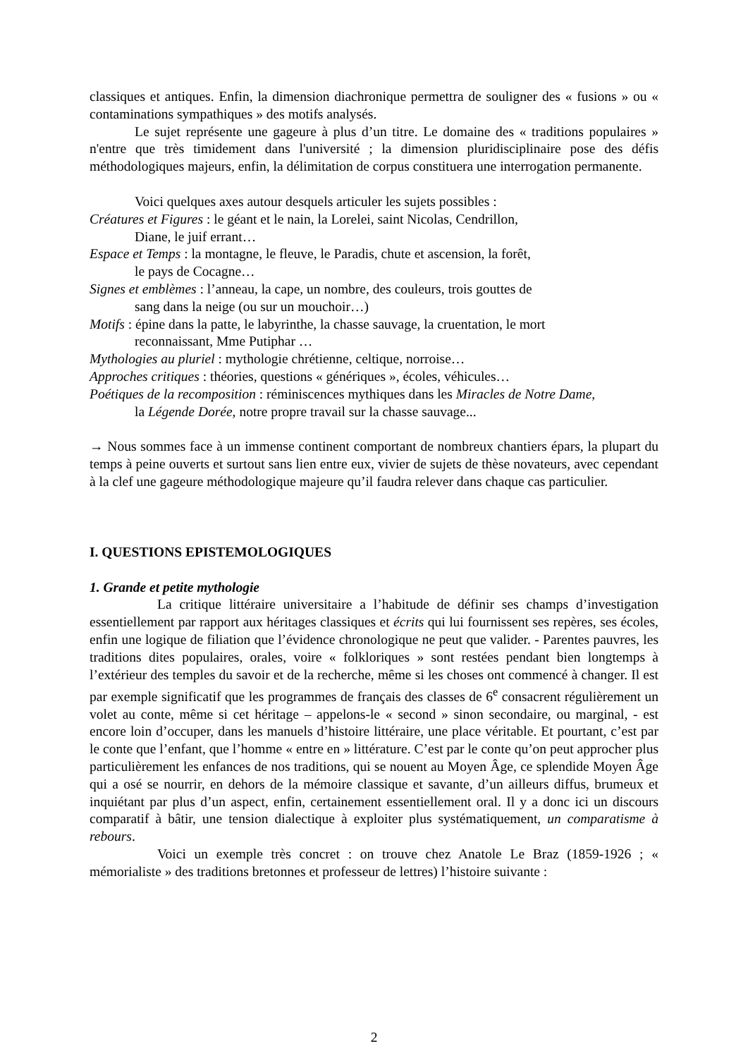classiques et antiques. Enfin, la dimension diachronique permettra de souligner des « fusions » ou « contaminations sympathiques » des motifs analysés.
Le sujet représente une gageure à plus d’un titre. Le domaine des « traditions populaires » n'entre que très timidement dans l'université ; la dimension pluridisciplinaire pose des défis méthodologiques majeurs, enfin, la délimitation de corpus constituera une interrogation permanente.
Voici quelques axes autour desquels articuler les sujets possibles :
Créatures et Figures : le géant et le nain, la Lorelei, saint Nicolas, Cendrillon,
Diane, le juif errant…
Espace et Temps : la montagne, le fleuve, le Paradis, chute et ascension, la forêt,
le pays de Cocagne…
Signes et emblèmes : l’anneau, la cape, un nombre, des couleurs, trois gouttes de
sang dans la neige (ou sur un mouchoir…)
Motifs : épine dans la patte, le labyrinthe, la chasse sauvage, la cruentation, le mort
reconnaissant, Mme Putiphar …
Mythologies au pluriel : mythologie chrétienne, celtique, norroise…
Approches critiques : théories, questions « génériques », écoles, véhicules…
Poétiques de la recomposition : réminiscences mythiques dans les Miracles de Notre Dame,
la Légende Dorée, notre propre travail sur la chasse sauvage...
→ Nous sommes face à un immense continent comportant de nombreux chantiers épars, la plupart du temps à peine ouverts et surtout sans lien entre eux, vivier de sujets de thèse novateurs, avec cependant à la clef une gageure méthodologique majeure qu’il faudra relever dans chaque cas particulier.
I. QUESTIONS EPISTEMOLOGIQUES
1. Grande et petite mythologie
La critique littéraire universitaire a l’habitude de définir ses champs d’investigation essentiellement par rapport aux héritages classiques et écrits qui lui fournissent ses repères, ses écoles, enfin une logique de filiation que l’évidence chronologique ne peut que valider. - Parentes pauvres, les traditions dites populaires, orales, voire « folkloriques » sont restées pendant bien longtemps à l’extérieur des temples du savoir et de la recherche, même si les choses ont commencé à changer. Il est par exemple significatif que les programmes de français des classes de 6<sup>e</sup> consacrent régulièrement un volet au conte, même si cet héritage – appelons-le « second » sinon secondaire, ou marginal, - est encore loin d’occuper, dans les manuels d’histoire littéraire, une place véritable. Et pourtant, c’est par le conte que l’enfant, que l’homme « entre en » littérature. C’est par le conte qu’on peut approcher plus particulièrement les enfances de nos traditions, qui se nouent au Moyen Âge, ce splendide Moyen Âge qui a osé se nourrir, en dehors de la mémoire classique et savante, d’un ailleurs diffus, brumeux et inquiétant par plus d’un aspect, enfin, certainement essentiellement oral. Il y a donc ici un discours comparatif à bâtir, une tension dialectique à exploiter plus systématiquement, un comparatisme à rebours.
Voici un exemple très concret : on trouve chez Anatole Le Braz (1859-1926 ; « mémorialiste » des traditions bretonnes et professeur de lettres) l’histoire suivante :
2